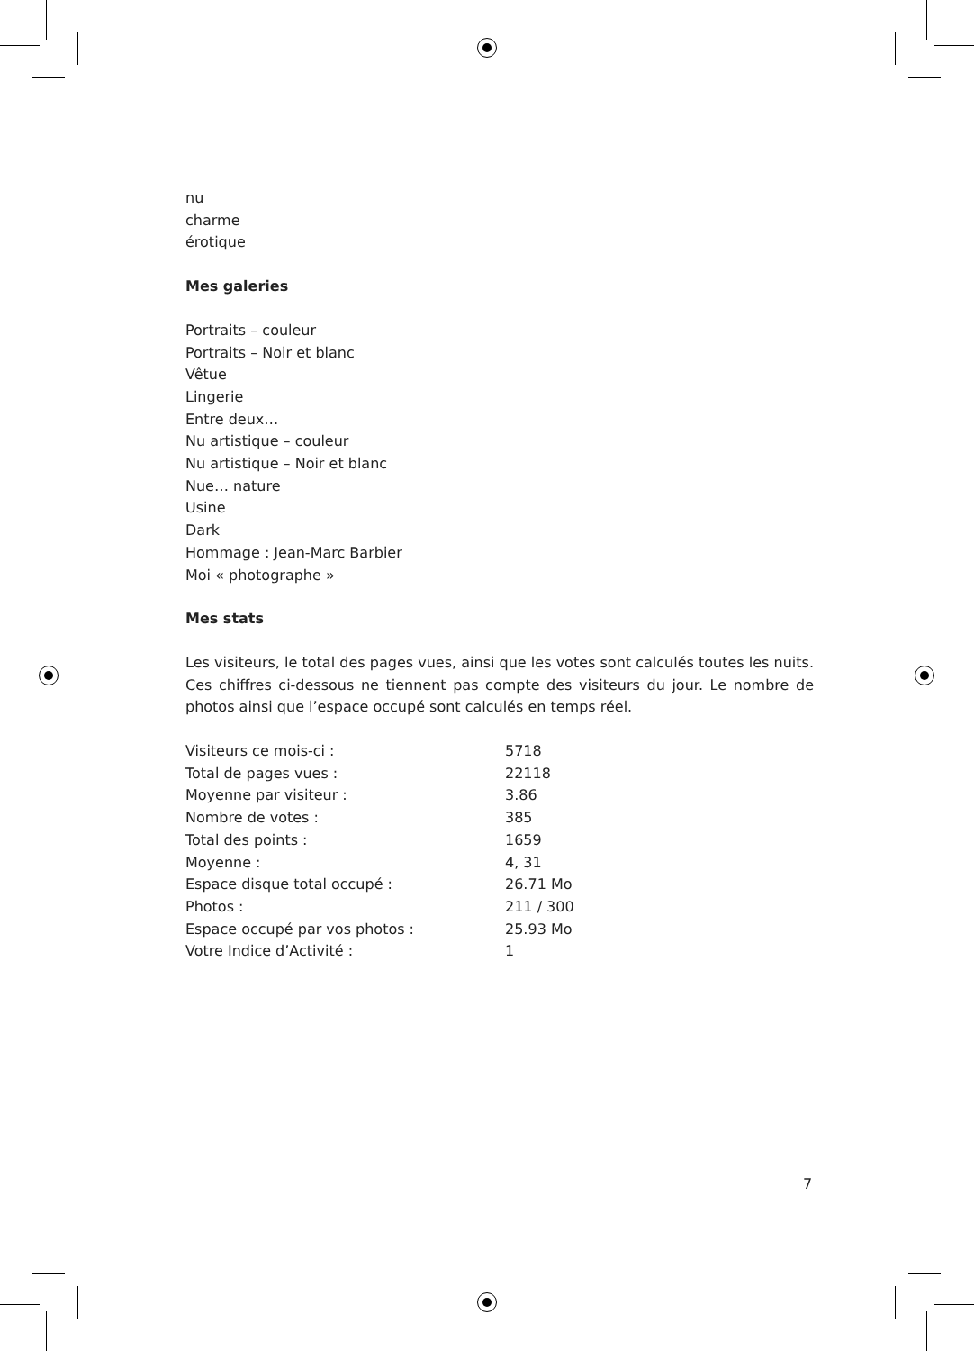nu
charme
érotique
Mes galeries
Portraits – couleur
Portraits – Noir et blanc
Vêtue
Lingerie
Entre deux…
Nu artistique – couleur
Nu artistique – Noir et blanc
Nue… nature
Usine
Dark
Hommage : Jean-Marc Barbier
Moi « photographe »
Mes stats
Les visiteurs, le total des pages vues, ainsi que les votes sont calculés toutes les nuits. Ces chiffres ci-dessous ne tiennent pas compte des visiteurs du jour. Le nombre de photos ainsi que l’espace occupé sont calculés en temps réel.
| Visiteurs ce mois-ci : | 5718 |
| Total de pages vues : | 22118 |
| Moyenne par visiteur : | 3.86 |
| Nombre de votes : | 385 |
| Total des points : | 1659 |
| Moyenne : | 4, 31 |
| Espace disque total occupé : | 26.71 Mo |
| Photos : | 211 / 300 |
| Espace occupé par vos photos : | 25.93 Mo |
| Votre Indice d’Activité : | 1 |
7